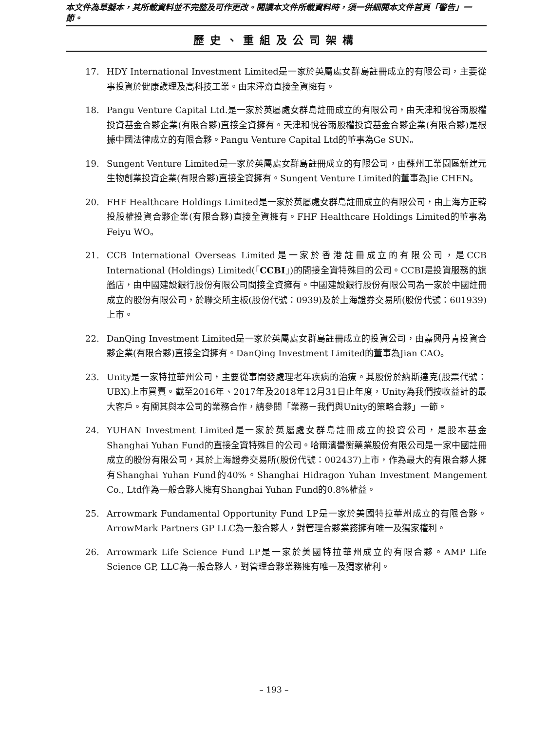本文件為草擬本，其所載資料並不完整及可作更改。閱讀本文件所載資料時，須一併細閱本文件首頁「警告」一節。
歷史、重組及公司架構
17. HDY International Investment Limited是一家於英屬處女群島註冊成立的有限公司，主要從事投資於健康護理及高科技工業。由宋澤齋直接全資擁有。
18. Pangu Venture Capital Ltd.是一家於英屬處女群島註冊成立的有限公司，由天津和悅谷雨股權投資基金合夥企業(有限合夥)直接全資擁有。天津和悅谷雨股權投資基金合夥企業(有限合夥)是根據中國法律成立的有限合夥。Pangu Venture Capital Ltd的董事為Ge SUN。
19. Sungent Venture Limited是一家於英屬處女群島註冊成立的有限公司，由蘇州工業園區新建元生物創業投資企業(有限合夥)直接全資擁有。Sungent Venture Limited的董事為Jie CHEN。
20. FHF Healthcare Holdings Limited是一家於英屬處女群島註冊成立的有限公司，由上海方正韓投股權投資合夥企業(有限合夥)直接全資擁有。FHF Healthcare Holdings Limited的董事為Feiyu WO。
21. CCB International Overseas Limited是一家於香港註冊成立的有限公司，是CCB International (Holdings) Limited(「CCBI」)的間接全資特殊目的公司。CCBI是投資服務的旗艦店，由中國建設銀行股份有限公司間接全資擁有。中國建設銀行股份有限公司為一家於中國註冊成立的股份有限公司，於聯交所主板(股份代號：0939)及於上海證券交易所(股份代號：601939)上市。
22. DanQing Investment Limited是一家於英屬處女群島註冊成立的投資公司，由嘉興丹青投資合夥企業(有限合夥)直接全資擁有。DanQing Investment Limited的董事為Jian CAO。
23. Unity是一家特拉華州公司，主要從事開發處理老年疾病的治療。其股份於納斯達克(股票代號：UBX)上市買賣。截至2016年、2017年及2018年12月31日止年度，Unity為我們按收益計的最大客戶。有關其與本公司的業務合作，請參閱「業務－我們與Unity的策略合夥」一節。
24. YUHAN Investment Limited是一家於英屬處女群島註冊成立的投資公司，是股本基金Shanghai Yuhan Fund的直接全資特殊目的公司。哈爾濱譽衡藥業股份有限公司是一家中國註冊成立的股份有限公司，其於上海證券交易所(股份代號：002437)上市，作為最大的有限合夥人擁有Shanghai Yuhan Fund的40%。Shanghai Hidragon Yuhan Investment Mangement Co., Ltd作為一般合夥人擁有Shanghai Yuhan Fund的0.8%權益。
25. Arrowmark Fundamental Opportunity Fund LP是一家於美國特拉華州成立的有限合夥。ArrowMark Partners GP LLC為一般合夥人，對管理合夥業務擁有唯一及獨家權利。
26. Arrowmark Life Science Fund LP是一家於美國特拉華州成立的有限合夥。AMP Life Science GP, LLC為一般合夥人，對管理合夥業務擁有唯一及獨家權利。
– 193 –